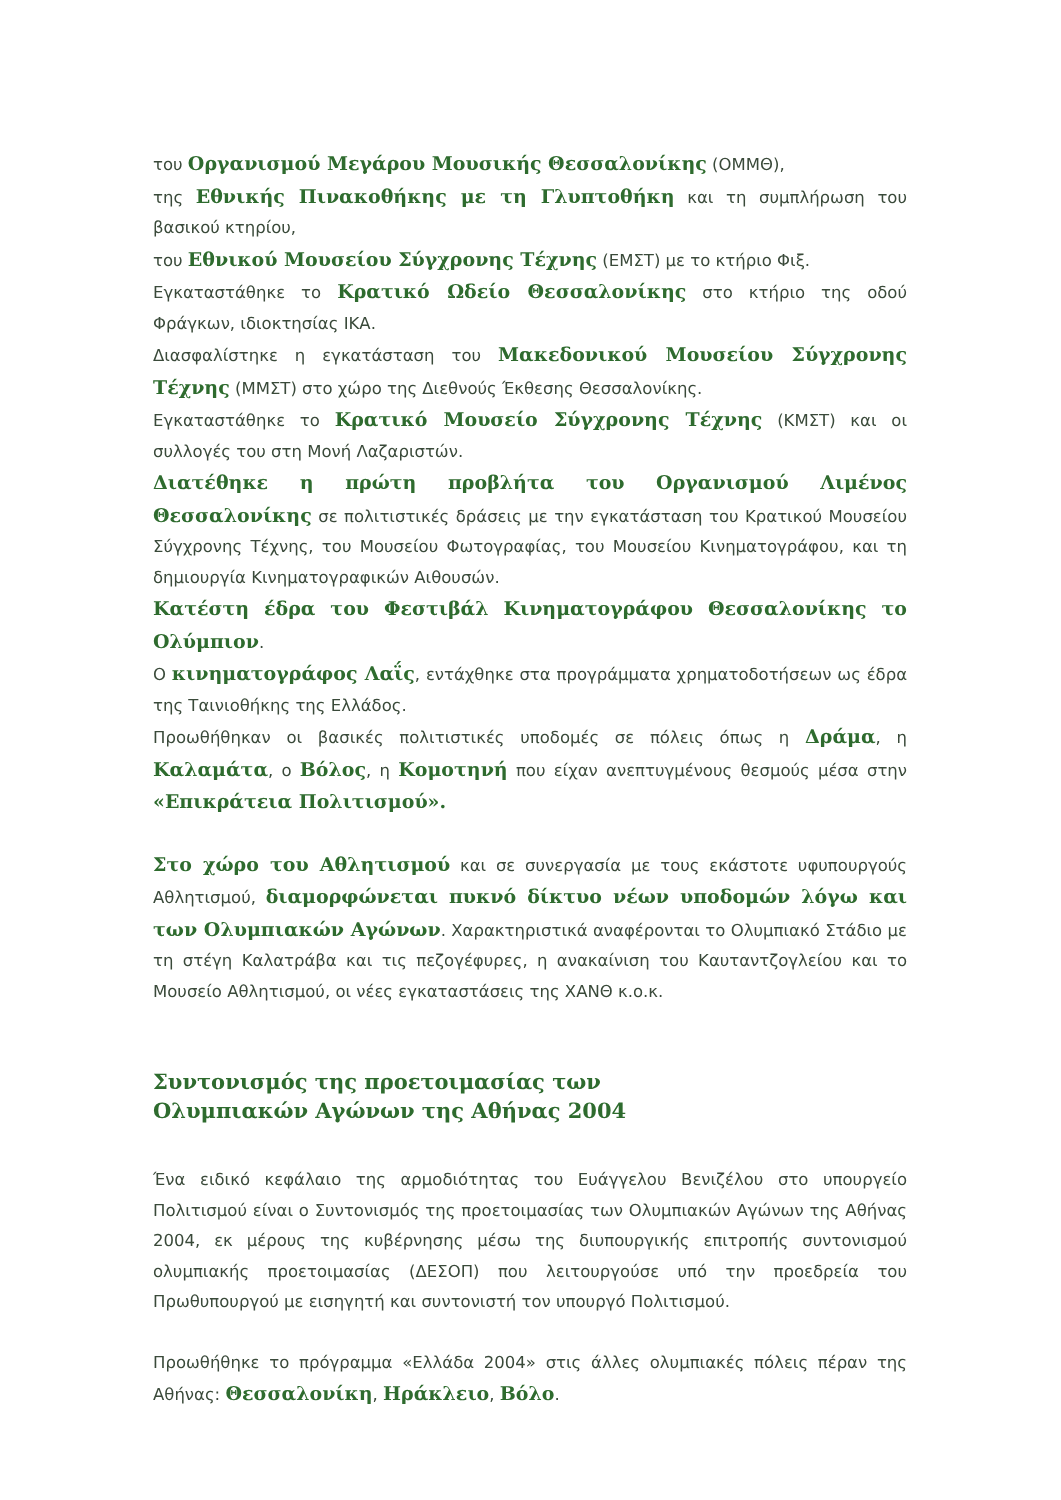του Οργανισμού Μεγάρου Μουσικής Θεσσαλονίκης (ΟΜΜΘ),
της Εθνικής Πινακοθήκης με τη Γλυπτοθήκη και τη συμπλήρωση του βασικού κτηρίου,
του Εθνικού Μουσείου Σύγχρονης Τέχνης (ΕΜΣΤ) με το κτήριο Φιξ.
Εγκαταστάθηκε το Κρατικό Ωδείο Θεσσαλονίκης στο κτήριο της οδού Φράγκων, ιδιοκτησίας ΙΚΑ.
Διασφαλίστηκε η εγκατάσταση του Μακεδονικού Μουσείου Σύγχρονης Τέχνης (ΜΜΣΤ) στο χώρο της Διεθνούς Έκθεσης Θεσσαλονίκης.
Εγκαταστάθηκε το Κρατικό Μουσείο Σύγχρονης Τέχνης (ΚΜΣΤ) και οι συλλογές του στη Μονή Λαζαριστών.
Διατέθηκε η πρώτη προβλήτα του Οργανισμού Λιμένος Θεσσαλονίκης σε πολιτιστικές δράσεις με την εγκατάσταση του Κρατικού Μουσείου Σύγχρονης Τέχνης, του Μουσείου Φωτογραφίας, του Μουσείου Κινηματογράφου, και τη δημιουργία Κινηματογραφικών Αιθουσών.
Κατέστη έδρα του Φεστιβάλ Κινηματογράφου Θεσσαλονίκης το Ολύμπιον.
Ο κινηματογράφος Λαΐς, εντάχθηκε στα προγράμματα χρηματοδοτήσεων ως έδρα της Ταινιοθήκης της Ελλάδος.
Προωθήθηκαν οι βασικές πολιτιστικές υποδομές σε πόλεις όπως η Δράμα, η Καλαμάτα, ο Βόλος, η Κομοτηνή που είχαν ανεπτυγμένους θεσμούς μέσα στην «Επικράτεια Πολιτισμού».
Στο χώρο του Αθλητισμού και σε συνεργασία με τους εκάστοτε υφυπουργούς Αθλητισμού, διαμορφώνεται πυκνό δίκτυο νέων υποδομών λόγω και των Ολυμπιακών Αγώνων. Χαρακτηριστικά αναφέρονται το Ολυμπιακό Στάδιο με τη στέγη Καλατράβα και τις πεζογέφυρες, η ανακαίνιση του Καυταντζογλείου και το Μουσείο Αθλητισμού, οι νέες εγκαταστάσεις της ΧΑΝΘ κ.ο.κ.
Συντονισμός της προετοιμασίας των
Ολυμπιακών Αγώνων της Αθήνας 2004
Ένα ειδικό κεφάλαιο της αρμοδιότητας του Ευάγγελου Βενιζέλου στο υπουργείο Πολιτισμού είναι ο Συντονισμός της προετοιμασίας των Ολυμπιακών Αγώνων της Αθήνας 2004, εκ μέρους της κυβέρνησης μέσω της διυπουργικής επιτροπής συντονισμού ολυμπιακής προετοιμασίας (ΔΕΣΟΠ) που λειτουργούσε υπό την προεδρεία του Πρωθυπουργού με εισηγητή και συντονιστή τον υπουργό Πολιτισμού.
Προωθήθηκε το πρόγραμμα «Ελλάδα 2004» στις άλλες ολυμπιακές πόλεις πέραν της Αθήνας: Θεσσαλονίκη, Ηράκλειο, Βόλο.